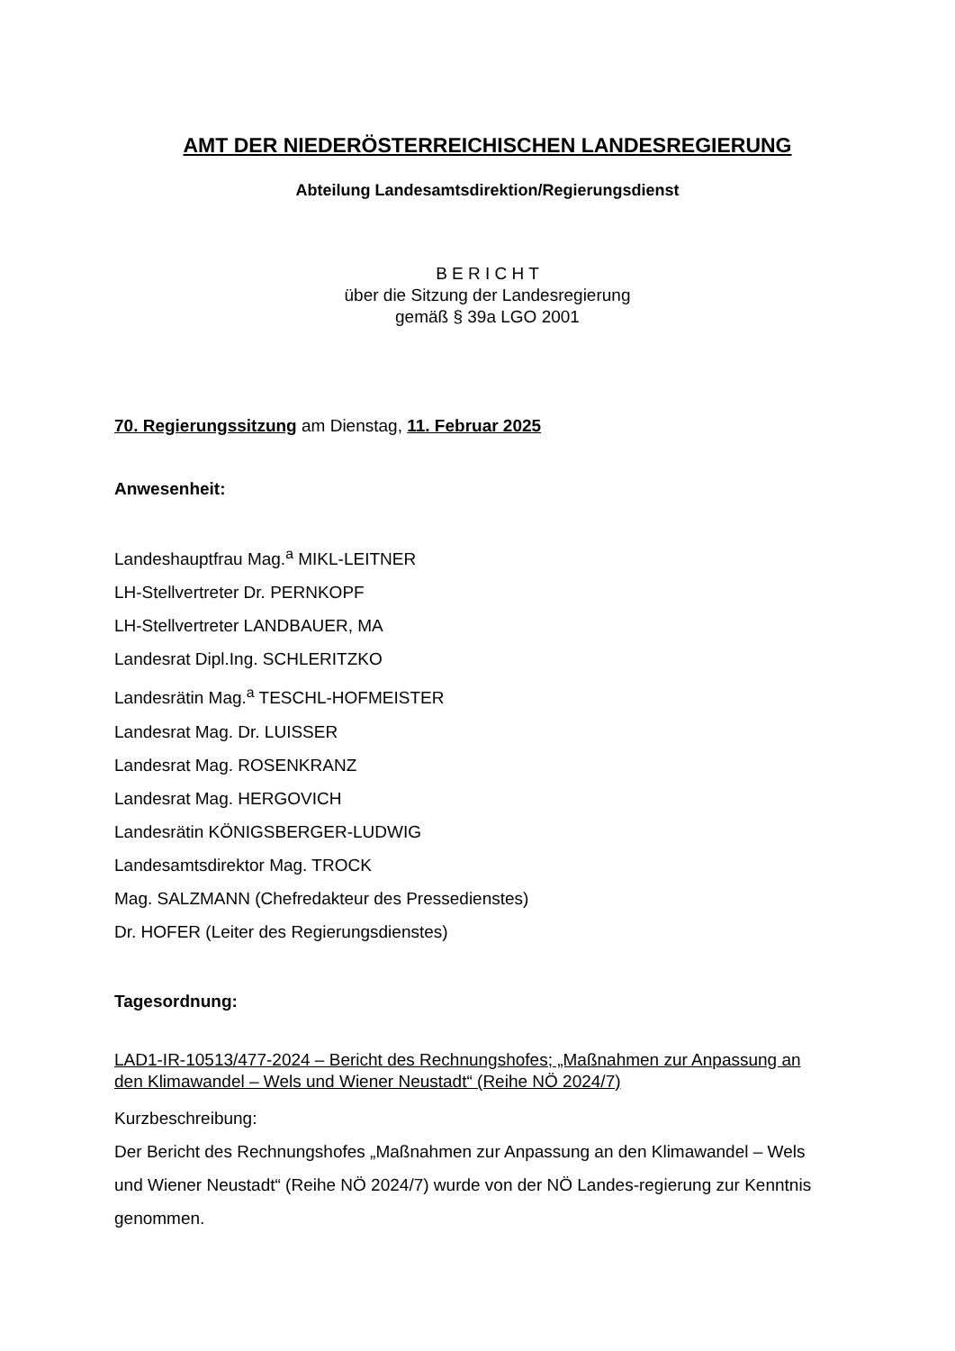AMT DER NIEDERÖSTERREICHISCHEN LANDESREGIERUNG
Abteilung Landesamtsdirektion/Regierungsdienst
B E R I C H T
über die Sitzung der Landesregierung
gemäß § 39a LGO 2001
70. Regierungssitzung am Dienstag, 11. Februar 2025
Anwesenheit:
Landeshauptfrau Mag.<sup>a</sup> MIKL-LEITNER
LH-Stellvertreter Dr. PERNKOPF
LH-Stellvertreter LANDBAUER, MA
Landesrat Dipl.Ing. SCHLERITZKO
Landesrätin Mag.<sup>a</sup> TESCHL-HOFMEISTER
Landesrat Mag. Dr. LUISSER
Landesrat Mag. ROSENKRANZ
Landesrat Mag. HERGOVICH
Landesrätin KÖNIGSBERGER-LUDWIG
Landesamtsdirektor Mag. TROCK
Mag. SALZMANN (Chefredakteur des Pressedienstes)
Dr. HOFER (Leiter des Regierungsdienstes)
Tagesordnung:
LAD1-IR-10513/477-2024 – Bericht des Rechnungshofes; „Maßnahmen zur Anpassung an den Klimawandel – Wels und Wiener Neustadt“ (Reihe NÖ 2024/7)
Kurzbeschreibung:
Der Bericht des Rechnungshofes „Maßnahmen zur Anpassung an den Klimawandel – Wels und Wiener Neustadt“ (Reihe NÖ 2024/7) wurde von der NÖ Landes-regierung zur Kenntnis genommen.